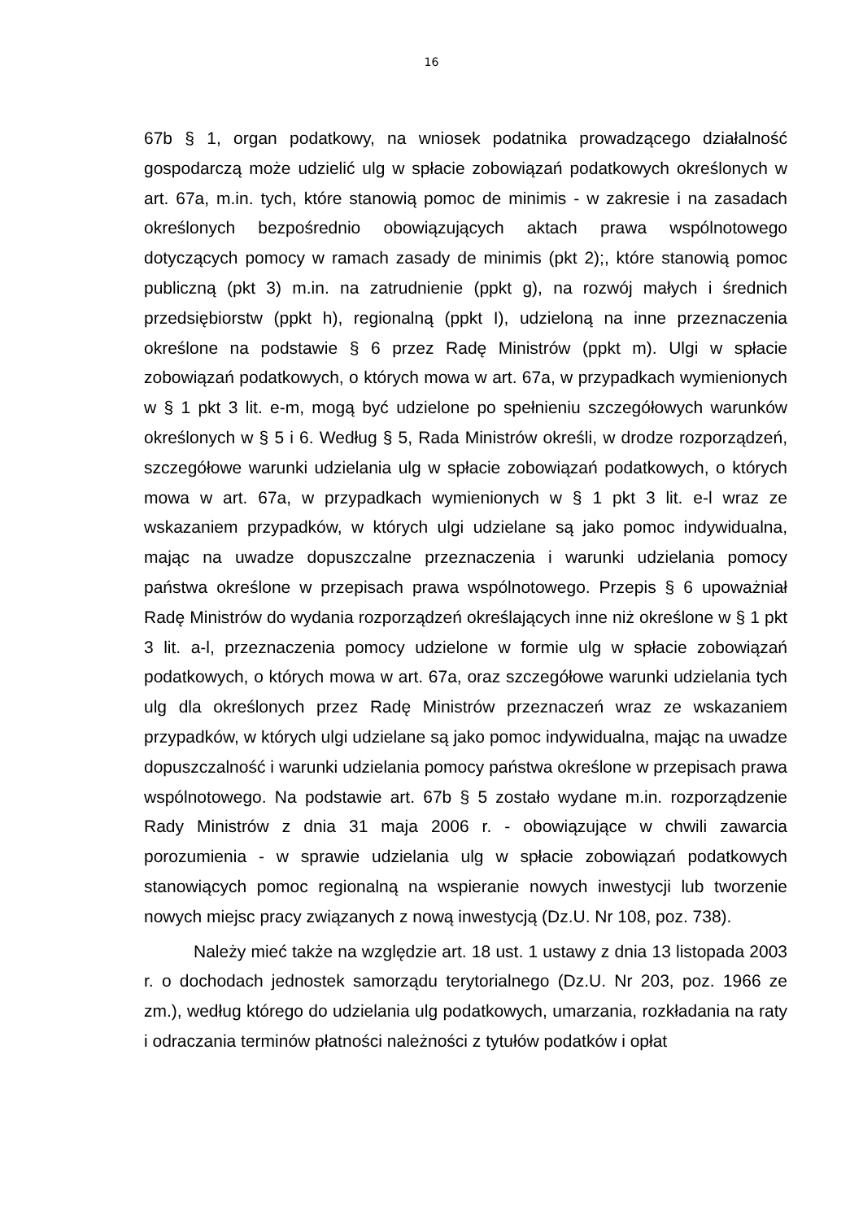16
67b § 1, organ podatkowy, na wniosek podatnika prowadzącego działalność gospodarczą może udzielić ulg w spłacie zobowiązań podatkowych określonych w art. 67a, m.in. tych, które stanowią pomoc de minimis - w zakresie i na zasadach określonych bezpośrednio obowiązujących aktach prawa wspólnotowego dotyczących pomocy w ramach zasady de minimis (pkt 2);, które stanowią pomoc publiczną (pkt 3) m.in. na zatrudnienie (ppkt g), na rozwój małych i średnich przedsiębiorstw (ppkt h), regionalną (ppkt I), udzieloną na inne przeznaczenia określone na podstawie § 6 przez Radę Ministrów (ppkt m). Ulgi w spłacie zobowiązań podatkowych, o których mowa w art. 67a, w przypadkach wymienionych w § 1 pkt 3 lit. e-m, mogą być udzielone po spełnieniu szczegółowych warunków określonych w § 5 i 6. Według § 5, Rada Ministrów określi, w drodze rozporządzeń, szczegółowe warunki udzielania ulg w spłacie zobowiązań podatkowych, o których mowa w art. 67a, w przypadkach wymienionych w § 1 pkt 3 lit. e-l wraz ze wskazaniem przypadków, w których ulgi udzielane są jako pomoc indywidualna, mając na uwadze dopuszczalne przeznaczenia i warunki udzielania pomocy państwa określone w przepisach prawa wspólnotowego. Przepis § 6 upoważniał Radę Ministrów do wydania rozporządzeń określających inne niż określone w § 1 pkt 3 lit. a-l, przeznaczenia pomocy udzielone w formie ulg w spłacie zobowiązań podatkowych, o których mowa w art. 67a, oraz szczegółowe warunki udzielania tych ulg dla określonych przez Radę Ministrów przeznaczeń wraz ze wskazaniem przypadków, w których ulgi udzielane są jako pomoc indywidualna, mając na uwadze dopuszczalność i warunki udzielania pomocy państwa określone w przepisach prawa wspólnotowego. Na podstawie art. 67b § 5 zostało wydane m.in. rozporządzenie Rady Ministrów z dnia 31 maja 2006 r. - obowiązujące w chwili zawarcia porozumienia - w sprawie udzielania ulg w spłacie zobowiązań podatkowych stanowiących pomoc regionalną na wspieranie nowych inwestycji lub tworzenie nowych miejsc pracy związanych z nową inwestycją (Dz.U. Nr 108, poz. 738).
Należy mieć także na względzie art. 18 ust. 1 ustawy z dnia 13 listopada 2003 r. o dochodach jednostek samorządu terytorialnego (Dz.U. Nr 203, poz. 1966 ze zm.), według którego do udzielania ulg podatkowych, umarzania, rozkładania na raty i odraczania terminów płatności należności z tytułów podatków i opłat